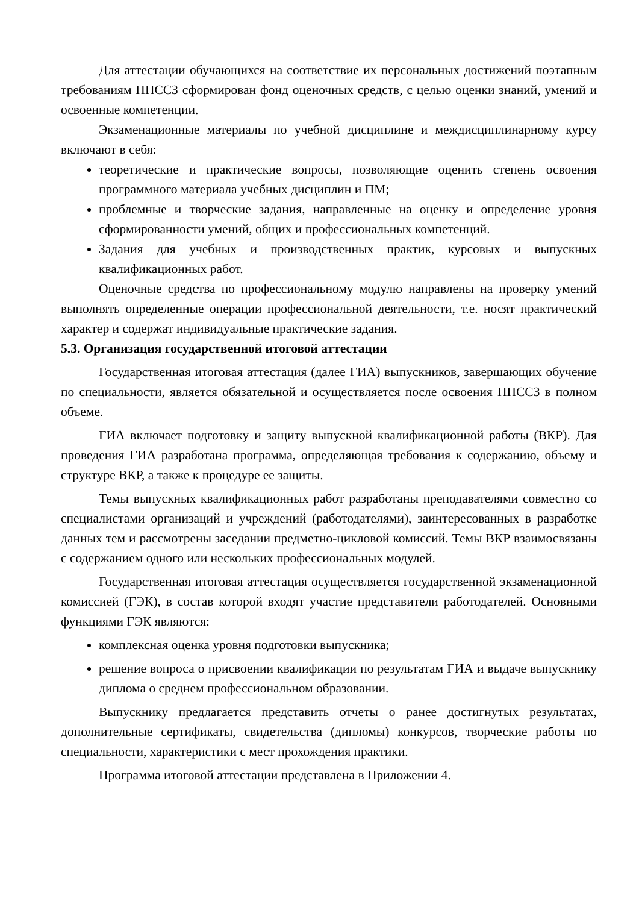Для аттестации обучающихся на соответствие их персональных достижений поэтапным требованиям ППССЗ сформирован фонд оценочных средств, с целью оценки знаний, умений и освоенные компетенции.
Экзаменационные материалы по учебной дисциплине и междисциплинарному курсу включают в себя:
теоретические и практические вопросы, позволяющие оценить степень освоения программного материала учебных дисциплин и ПМ;
проблемные и творческие задания, направленные на оценку и определение уровня сформированности умений, общих и профессиональных компетенций.
Задания для учебных и производственных практик, курсовых и выпускных квалификационных работ.
Оценочные средства по профессиональному модулю направлены на проверку умений выполнять определенные операции профессиональной деятельности, т.е. носят практический характер и содержат индивидуальные практические задания.
5.3. Организация государственной итоговой аттестации
Государственная итоговая аттестация (далее ГИА) выпускников, завершающих обучение по специальности, является обязательной и осуществляется после освоения ППССЗ в полном объеме.
ГИА включает подготовку и защиту выпускной квалификационной работы (ВКР). Для проведения ГИА разработана программа, определяющая требования к содержанию, объему и структуре ВКР, а также к процедуре ее защиты.
Темы выпускных квалификационных работ разработаны преподавателями совместно со специалистами организаций и учреждений (работодателями), заинтересованных в разработке данных тем и рассмотрены заседании предметно-цикловой комиссий. Темы ВКР взаимосвязаны с содержанием одного или нескольких профессиональных модулей.
Государственная итоговая аттестация осуществляется государственной экзаменационной комиссией (ГЭК), в состав которой входят участие представители работодателей. Основными функциями ГЭК являются:
комплексная оценка уровня подготовки выпускника;
решение вопроса о присвоении квалификации по результатам ГИА и выдаче выпускнику диплома о среднем профессиональном образовании.
Выпускнику предлагается представить отчеты о ранее достигнутых результатах, дополнительные сертификаты, свидетельства (дипломы) конкурсов, творческие работы по специальности, характеристики с мест прохождения практики.
Программа итоговой аттестации представлена в Приложении 4.